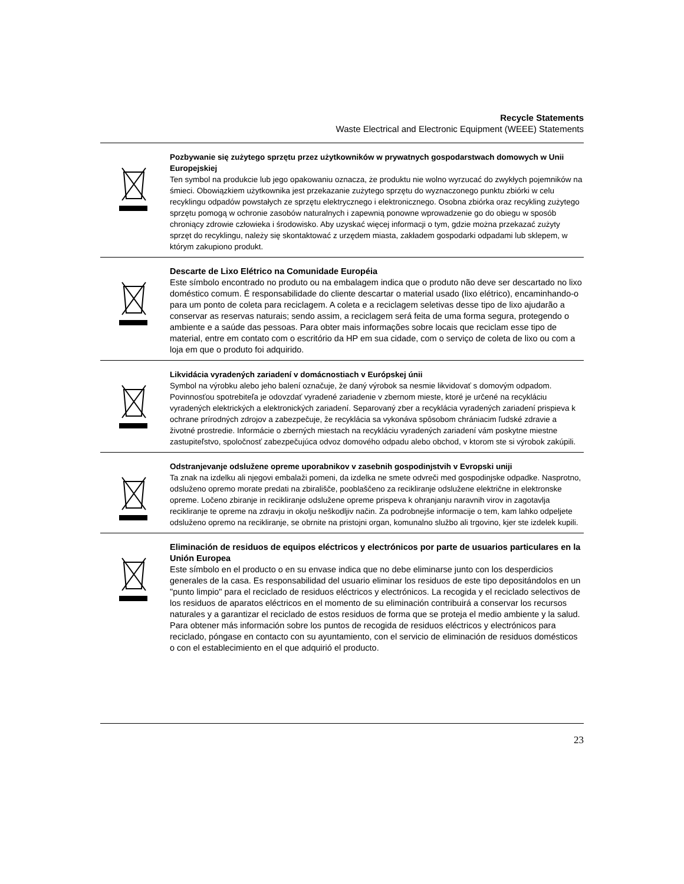Recycle Statements
Waste Electrical and Electronic Equipment (WEEE) Statements
Pozbywanie się zużytego sprzętu przez użytkowników w prywatnych gospodarstwach domowych w Unii Europejskiej
Ten symbol na produkcie lub jego opakowaniu oznacza, że produktu nie wolno wyrzucać do zwykłych pojemników na śmieci. Obowiązkiem użytkownika jest przekazanie zużytego sprzętu do wyznaczonego punktu zbiórki w celu recyklingu odpadów powstałych ze sprzętu elektrycznego i elektronicznego. Osobna zbiórka oraz recykling zużytego sprzętu pomogą w ochronie zasobów naturalnych i zapewnią ponowne wprowadzenie go do obiegu w sposób chroniący zdrowie człowieka i środowisko. Aby uzyskać więcej informacji o tym, gdzie można przekazać zużyty sprzęt do recyklingu, należy się skontaktować z urzędem miasta, zakładem gospodarki odpadami lub sklepem, w którym zakupiono produkt.
Descarte de Lixo Elétrico na Comunidade Européia
Este símbolo encontrado no produto ou na embalagem indica que o produto não deve ser descartado no lixo doméstico comum. É responsabilidade do cliente descartar o material usado (lixo elétrico), encaminhando-o para um ponto de coleta para reciclagem. A coleta e a reciclagem seletivas desse tipo de lixo ajudarão a conservar as reservas naturais; sendo assim, a reciclagem será feita de uma forma segura, protegendo o ambiente e a saúde das pessoas. Para obter mais informações sobre locais que reciclam esse tipo de material, entre em contato com o escritório da HP em sua cidade, com o serviço de coleta de lixo ou com a loja em que o produto foi adquirido.
Likvidácia vyradených zariadení v domácnostiach v Európskej únii
Symbol na výrobku alebo jeho balení označuje, že daný výrobok sa nesmie likvidovať s domovým odpadom. Povinnosťou spotrebiteľa je odovzdať vyradené zariadenie v zbernom mieste, ktoré je určené na recykláciu vyradených elektrických a elektronických zariadení. Separovaný zber a recyklácia vyradených zariadení prispieva k ochrane prírodných zdrojov a zabezpečuje, že recyklácia sa vykonáva spôsobom chrániacim ľudské zdravie a životné prostredie. Informácie o zberných miestach na recykláciu vyradených zariadení vám poskytne miestne zastupiteľstvo, spoločnosť zabezpečujúca odvoz domového odpadu alebo obchod, v ktorom ste si výrobok zakúpili.
Odstranjevanje odslužene opreme uporabnikov v zasebnih gospodinjstvih v Evropski uniji
Ta znak na izdelku ali njegovi embalaži pomeni, da izdelka ne smete odvreči med gospodinjske odpadke. Nasprotno, odsluženo opremo morate predati na zbirališče, pooblaščeno za recikliranje odslužene električne in elektronske opreme. Ločeno zbiranje in recikliranje odslužene opreme prispeva k ohranjanju naravnih virov in zagotavlja recikliranje te opreme na zdravju in okolju neškodljiv način. Za podrobnejše informacije o tem, kam lahko odpeljete odsluženo opremo na recikliranje, se obrnite na pristojni organ, komunalno službo ali trgovino, kjer ste izdelek kupili.
Eliminación de residuos de equipos eléctricos y electrónicos por parte de usuarios particulares en la Unión Europea
Este símbolo en el producto o en su envase indica que no debe eliminarse junto con los desperdicios generales de la casa. Es responsabilidad del usuario eliminar los residuos de este tipo depositándolos en un "punto limpio" para el reciclado de residuos eléctricos y electrónicos. La recogida y el reciclado selectivos de los residuos de aparatos eléctricos en el momento de su eliminación contribuirá a conservar los recursos naturales y a garantizar el reciclado de estos residuos de forma que se proteja el medio ambiente y la salud. Para obtener más información sobre los puntos de recogida de residuos eléctricos y electrónicos para reciclado, póngase en contacto con su ayuntamiento, con el servicio de eliminación de residuos domésticos o con el establecimiento en el que adquirió el producto.
23